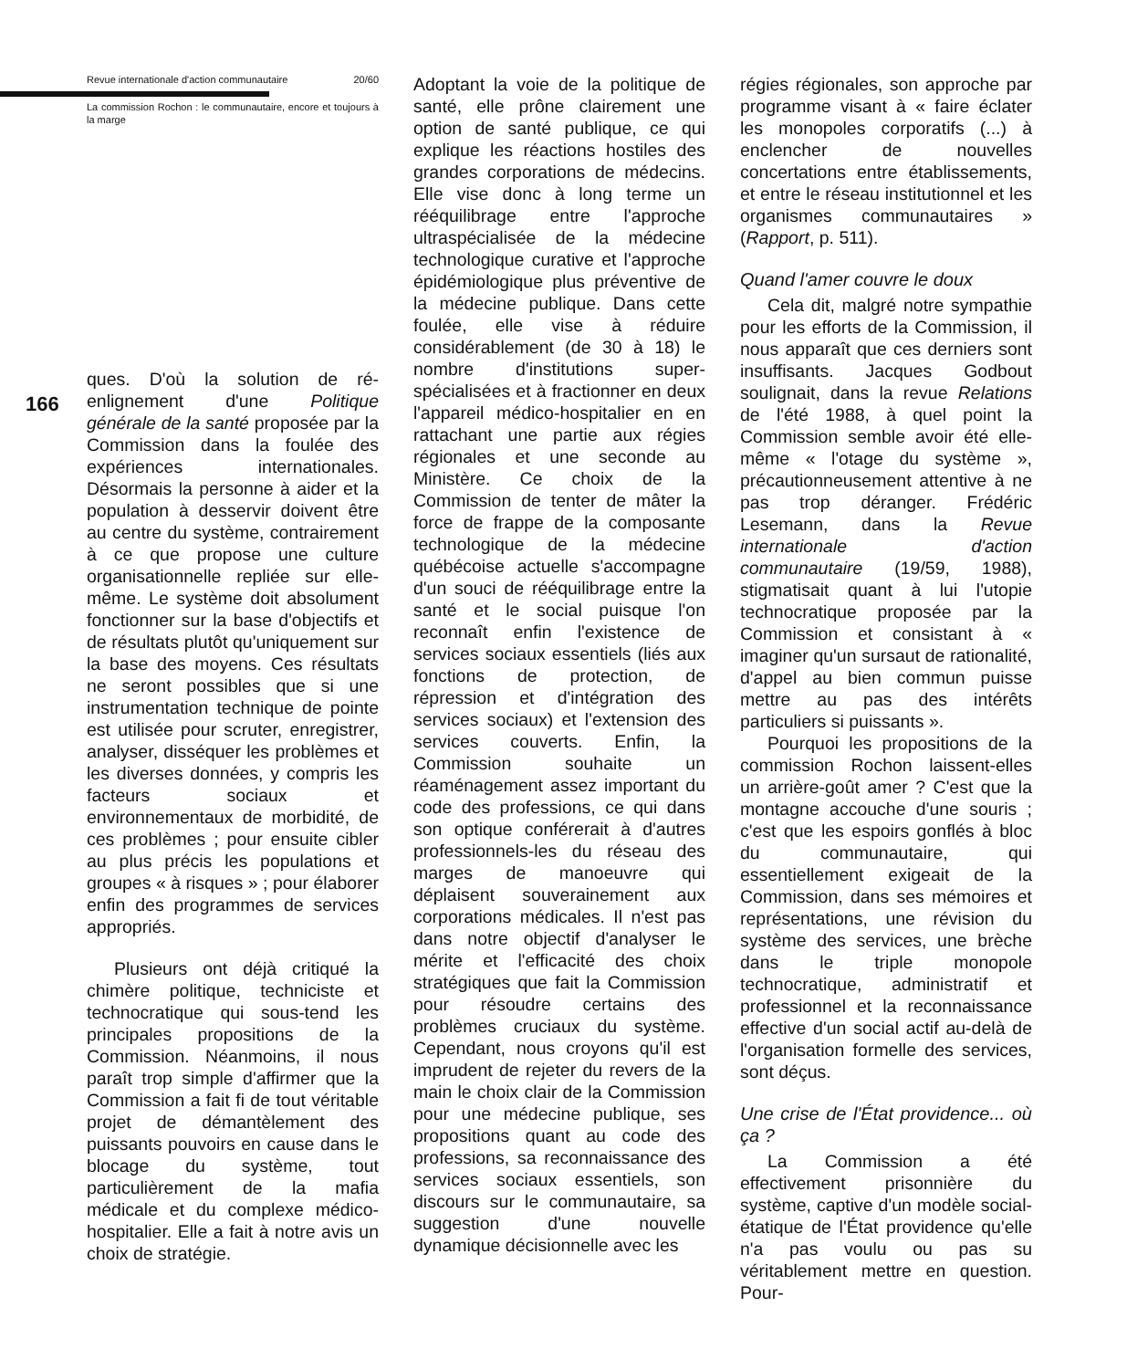166
Revue internationale d'action communautaire 20/60
La commission Rochon : le communautaire, encore et toujours à la marge
ques. D'où la solution de ré-enlignement d'une Politique générale de la santé proposée par la Commission dans la foulée des expériences internationales. Désormais la personne à aider et la population à desservir doivent être au centre du système, contrairement à ce que propose une culture organisationnelle repliée sur elle-même. Le système doit absolument fonctionner sur la base d'objectifs et de résultats plutôt qu'uniquement sur la base des moyens. Ces résultats ne seront possibles que si une instrumentation technique de pointe est utilisée pour scruter, enregistrer, analyser, disséquer les problèmes et les diverses données, y compris les facteurs sociaux et environnementaux de morbidité, de ces problèmes ; pour ensuite cibler au plus précis les populations et groupes « à risques » ; pour élaborer enfin des programmes de services appropriés.
Plusieurs ont déjà critiqué la chimère politique, techniciste et technocratique qui sous-tend les principales propositions de la Commission. Néanmoins, il nous paraît trop simple d'affirmer que la Commission a fait fi de tout véritable projet de démantèlement des puissants pouvoirs en cause dans le blocage du système, tout particulièrement de la mafia médicale et du complexe médico-hospitalier. Elle a fait à notre avis un choix de stratégie.
Adoptant la voie de la politique de santé, elle prône clairement une option de santé publique, ce qui explique les réactions hostiles des grandes corporations de médecins. Elle vise donc à long terme un rééquilibrage entre l'approche ultraspécialisée de la médecine technologique curative et l'approche épidémiologique plus préventive de la médecine publique. Dans cette foulée, elle vise à réduire considérablement (de 30 à 18) le nombre d'institutions super-spécialisées et à fractionner en deux l'appareil médico-hospitalier en en rattachant une partie aux régies régionales et une seconde au Ministère. Ce choix de la Commission de tenter de mâter la force de frappe de la composante technologique de la médecine québécoise actuelle s'accompagne d'un souci de rééquilibrage entre la santé et le social puisque l'on reconnaît enfin l'existence de services sociaux essentiels (liés aux fonctions de protection, de répression et d'intégration des services sociaux) et l'extension des services couverts. Enfin, la Commission souhaite un réaménagement assez important du code des professions, ce qui dans son optique conférerait à d'autres professionnels-les du réseau des marges de manoeuvre qui déplaisent souverainement aux corporations médicales. Il n'est pas dans notre objectif d'analyser le mérite et l'efficacité des choix stratégiques que fait la Commission pour résoudre certains des problèmes cruciaux du système. Cependant, nous croyons qu'il est imprudent de rejeter du revers de la main le choix clair de la Commission pour une médecine publique, ses propositions quant au code des professions, sa reconnaissance des services sociaux essentiels, son discours sur le communautaire, sa suggestion d'une nouvelle dynamique décisionnelle avec les
régies régionales, son approche par programme visant à « faire éclater les monopoles corporatifs (...) à enclencher de nouvelles concertations entre établissements, et entre le réseau institutionnel et les organismes communautaires » (Rapport, p. 511).
Quand l'amer couvre le doux
Cela dit, malgré notre sympathie pour les efforts de la Commission, il nous apparaît que ces derniers sont insuffisants. Jacques Godbout soulignait, dans la revue Relations de l'été 1988, à quel point la Commission semble avoir été elle-même « l'otage du système », précautionneusement attentive à ne pas trop déranger. Frédéric Lesemann, dans la Revue internationale d'action communautaire (19/59, 1988), stigmatisait quant à lui l'utopie technocratique proposée par la Commission et consistant à « imaginer qu'un sursaut de rationalité, d'appel au bien commun puisse mettre au pas des intérêts particuliers si puissants ».
Pourquoi les propositions de la commission Rochon laissent-elles un arrière-goût amer ? C'est que la montagne accouche d'une souris ; c'est que les espoirs gonflés à bloc du communautaire, qui essentiellement exigeait de la Commission, dans ses mémoires et représentations, une révision du système des services, une brèche dans le triple monopole technocratique, administratif et professionnel et la reconnaissance effective d'un social actif au-delà de l'organisation formelle des services, sont déçus.
Une crise de l'État providence... où ça ?
La Commission a été effectivement prisonnière du système, captive d'un modèle social-étatique de l'État providence qu'elle n'a pas voulu ou pas su véritablement mettre en question. Pour-